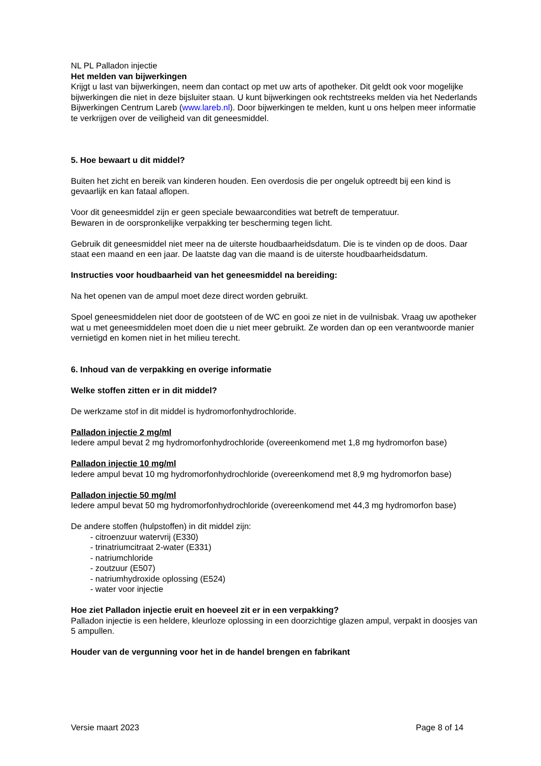NL PL Palladon injectie
Het melden van bijwerkingen
Krijgt u last van bijwerkingen, neem dan contact op met uw arts of apotheker. Dit geldt ook voor mogelijke bijwerkingen die niet in deze bijsluiter staan. U kunt bijwerkingen ook rechtstreeks melden via het Nederlands Bijwerkingen Centrum Lareb (www.lareb.nl). Door bijwerkingen te melden, kunt u ons helpen meer informatie te verkrijgen over de veiligheid van dit geneesmiddel.
5. Hoe bewaart u dit middel?
Buiten het zicht en bereik van kinderen houden. Een overdosis die per ongeluk optreedt bij een kind is gevaarlijk en kan fataal aflopen.
Voor dit geneesmiddel zijn er geen speciale bewaarcondities wat betreft de temperatuur.
Bewaren in de oorspronkelijke verpakking ter bescherming tegen licht.
Gebruik dit geneesmiddel niet meer na de uiterste houdbaarheidsdatum. Die is te vinden op de doos. Daar staat een maand en een jaar. De laatste dag van die maand is de uiterste houdbaarheidsdatum.
Instructies voor houdbaarheid van het geneesmiddel na bereiding:
Na het openen van de ampul moet deze direct worden gebruikt.
Spoel geneesmiddelen niet door de gootsteen of de WC en gooi ze niet in de vuilnisbak. Vraag uw apotheker wat u met geneesmiddelen moet doen die u niet meer gebruikt. Ze worden dan op een verantwoorde manier vernietigd en komen niet in het milieu terecht.
6. Inhoud van de verpakking en overige informatie
Welke stoffen zitten er in dit middel?
De werkzame stof in dit middel is hydromorfonhydrochloride.
Palladon injectie 2 mg/ml
Iedere ampul bevat 2 mg hydromorfonhydrochloride (overeenkomend met 1,8 mg hydromorfon base)
Palladon injectie 10 mg/ml
Iedere ampul bevat 10 mg hydromorfonhydrochloride (overeenkomend met 8,9 mg hydromorfon base)
Palladon injectie 50 mg/ml
Iedere ampul bevat 50 mg hydromorfonhydrochloride (overeenkomend met 44,3 mg hydromorfon base)
De andere stoffen (hulpstoffen) in dit middel zijn:
- citroenzuur watervrij (E330)
- trinatriumcitraat 2-water (E331)
- natriumchloride
- zoutzuur (E507)
- natriumhydroxide oplossing (E524)
- water voor injectie
Hoe ziet Palladon injectie eruit en hoeveel zit er in een verpakking?
Palladon injectie is een heldere, kleurloze oplossing in een doorzichtige glazen ampul, verpakt in doosjes van 5 ampullen.
Houder van de vergunning voor het in de handel brengen en fabrikant
Versie maart 2023 Page 8 of 14